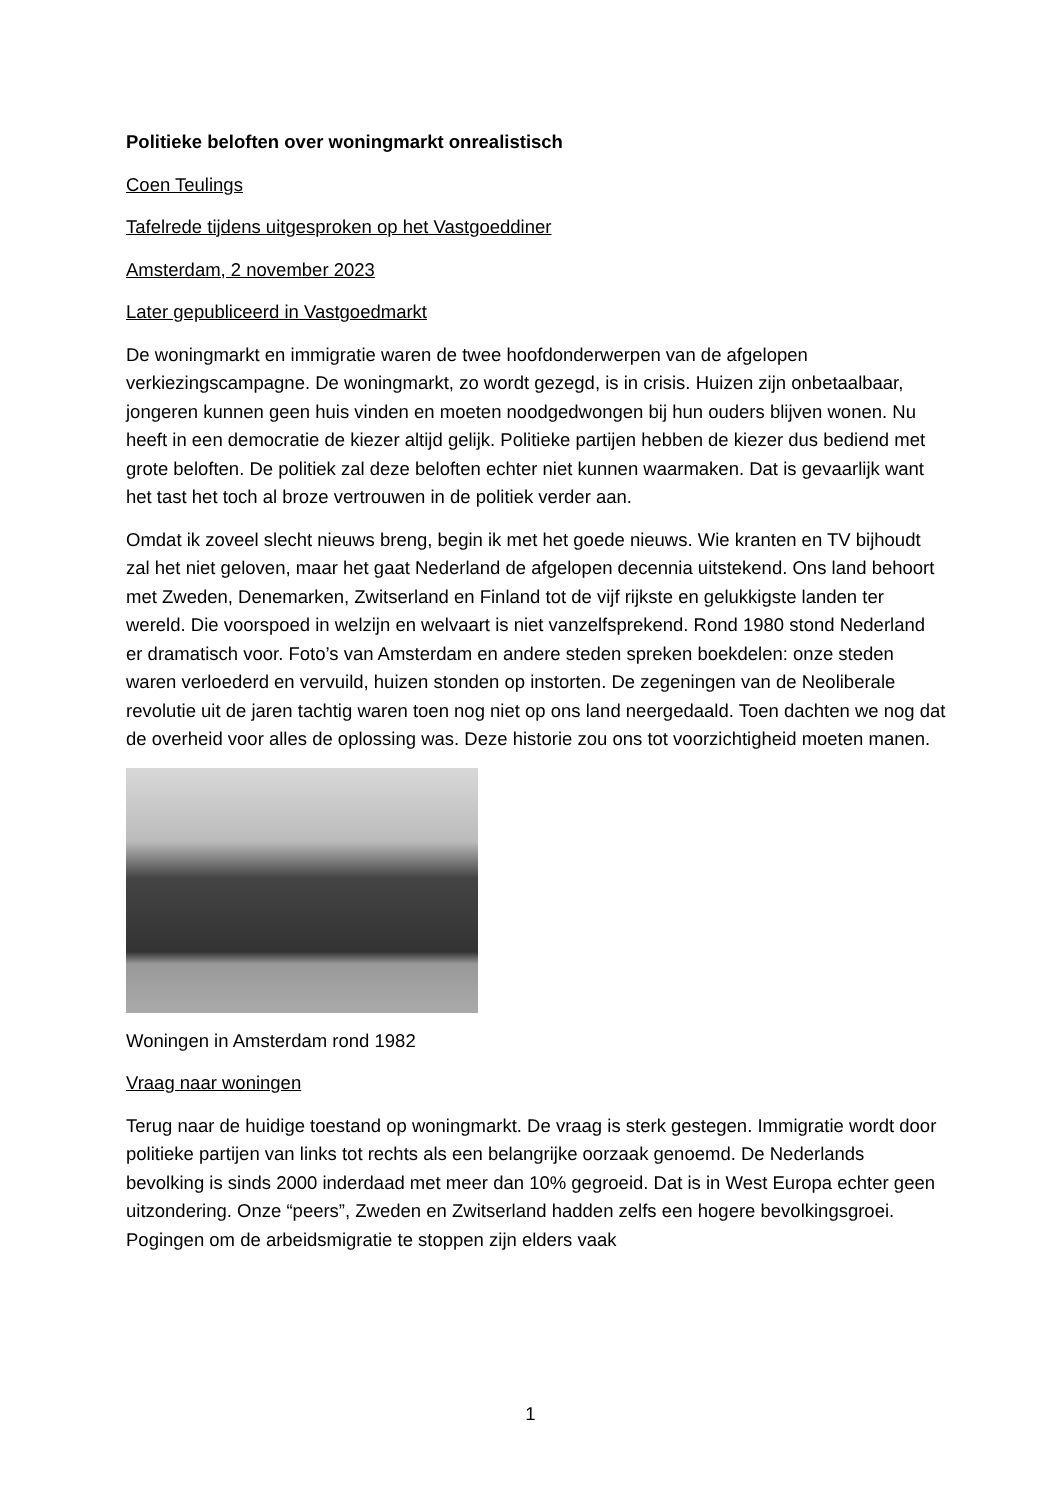Politieke beloften over woningmarkt onrealistisch
Coen Teulings
Tafelrede tijdens uitgesproken op het Vastgoeddiner
Amsterdam, 2 november 2023
Later gepubliceerd in Vastgoedmarkt
De woningmarkt en immigratie waren de twee hoofdonderwerpen van de afgelopen verkiezingscampagne. De woningmarkt, zo wordt gezegd, is in crisis. Huizen zijn onbetaalbaar, jongeren kunnen geen huis vinden en moeten noodgedwongen bij hun ouders blijven wonen. Nu heeft in een democratie de kiezer altijd gelijk. Politieke partijen hebben de kiezer dus bediend met grote beloften. De politiek zal deze beloften echter niet kunnen waarmaken. Dat is gevaarlijk want het tast het toch al broze vertrouwen in de politiek verder aan.
Omdat ik zoveel slecht nieuws breng, begin ik met het goede nieuws. Wie kranten en TV bijhoudt zal het niet geloven, maar het gaat Nederland de afgelopen decennia uitstekend. Ons land behoort met Zweden, Denemarken, Zwitserland en Finland tot de vijf rijkste en gelukkigste landen ter wereld. Die voorspoed in welzijn en welvaart is niet vanzelfsprekend. Rond 1980 stond Nederland er dramatisch voor. Foto’s van Amsterdam en andere steden spreken boekdelen: onze steden waren verloederd en vervuild, huizen stonden op instorten. De zegeningen van de Neoliberale revolutie uit de jaren tachtig waren toen nog niet op ons land neergedaald. Toen dachten we nog dat de overheid voor alles de oplossing was. Deze historie zou ons tot voorzichtigheid moeten manen.
Woningen in Amsterdam rond 1982
Vraag naar woningen
Terug naar de huidige toestand op woningmarkt. De vraag is sterk gestegen. Immigratie wordt door politieke partijen van links tot rechts als een belangrijke oorzaak genoemd. De Nederlands bevolking is sinds 2000 inderdaad met meer dan 10% gegroeid. Dat is in West Europa echter geen uitzondering. Onze “peers”, Zweden en Zwitserland hadden zelfs een hogere bevolkingsgroei. Pogingen om de arbeidsmigratie te stoppen zijn elders vaak
1